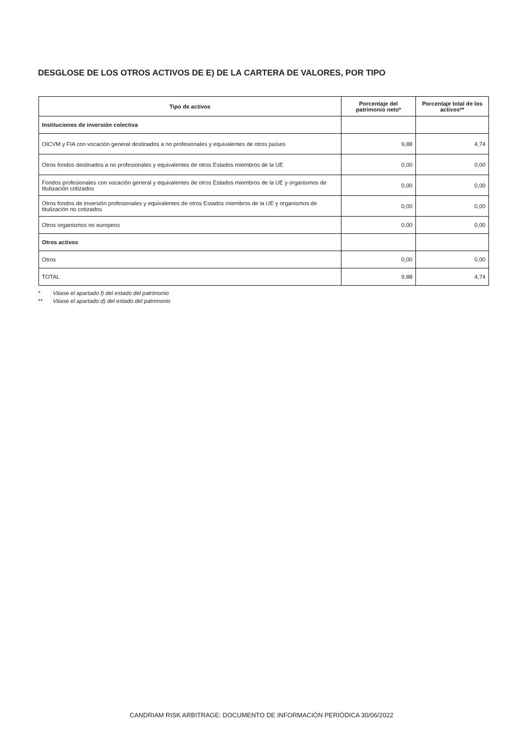DESGLOSE DE LOS OTROS ACTIVOS DE E) DE LA CARTERA DE VALORES, POR TIPO
| Tipo de activos | Porcentaje del patrimonio neto* | Porcentaje total de los activos** |
| --- | --- | --- |
| Instituciones de inversión colectiva | | |
| OICVM y FIA con vocación general destinados a no profesionales y equivalentes de otros países | 9,88 | 4,74 |
| Otros fondos destinados a no profesionales y equivalentes de otros Estados miembros de la UE | 0,00 | 0,00 |
| Fondos profesionales con vocación general y equivalentes de otros Estados miembros de la UE y organismos de titulización cotizados | 0,00 | 0,00 |
| Otros fondos de inversión profesionales y equivalentes de otros Estados miembros de la UE y organismos de titulización no cotizados | 0,00 | 0,00 |
| Otros organismos no europeos | 0,00 | 0,00 |
| Otros activos | | |
| Otros | 0,00 | 0,00 |
| TOTAL | 9,88 | 4,74 |
* Véase el apartado f) del estado del patrimonio
** Véase el apartado d) del estado del patrimonio
CANDRIAM RISK ARBITRAGE: DOCUMENTO DE INFORMACIÓN PERIÓDICA 30/06/2022